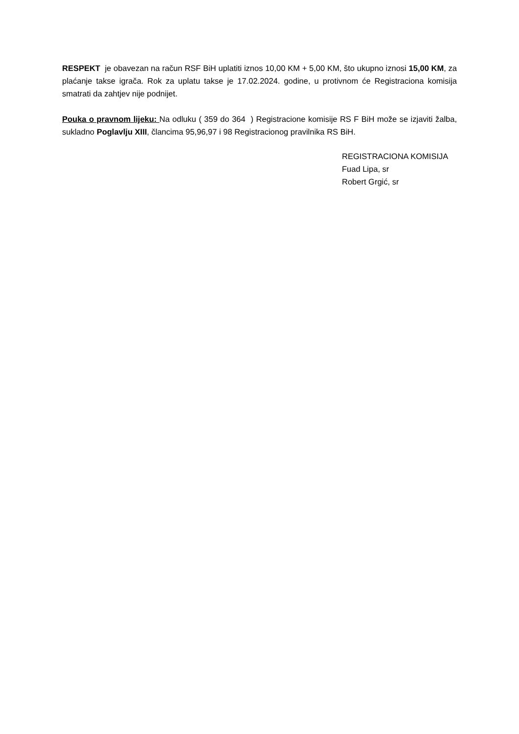RESPEKT je obavezan na račun RSF BiH uplatiti iznos 10,00 KM + 5,00 KM, što ukupno iznosi 15,00 KM, za plaćanje takse igrača. Rok za uplatu takse je 17.02.2024. godine, u protivnom će Registraciona komisija smatrati da zahtjev nije podnijet.
Pouka o pravnom lijeku: Na odluku ( 359 do 364 ) Registracione komisije RS F BiH može se izjaviti žalba, sukladno Poglavlju XIII, člancima 95,96,97 i 98 Registracionog pravilnika RS BiH.
REGISTRACIONA KOMISIJA
Fuad Lipa, sr
Robert Grgić, sr